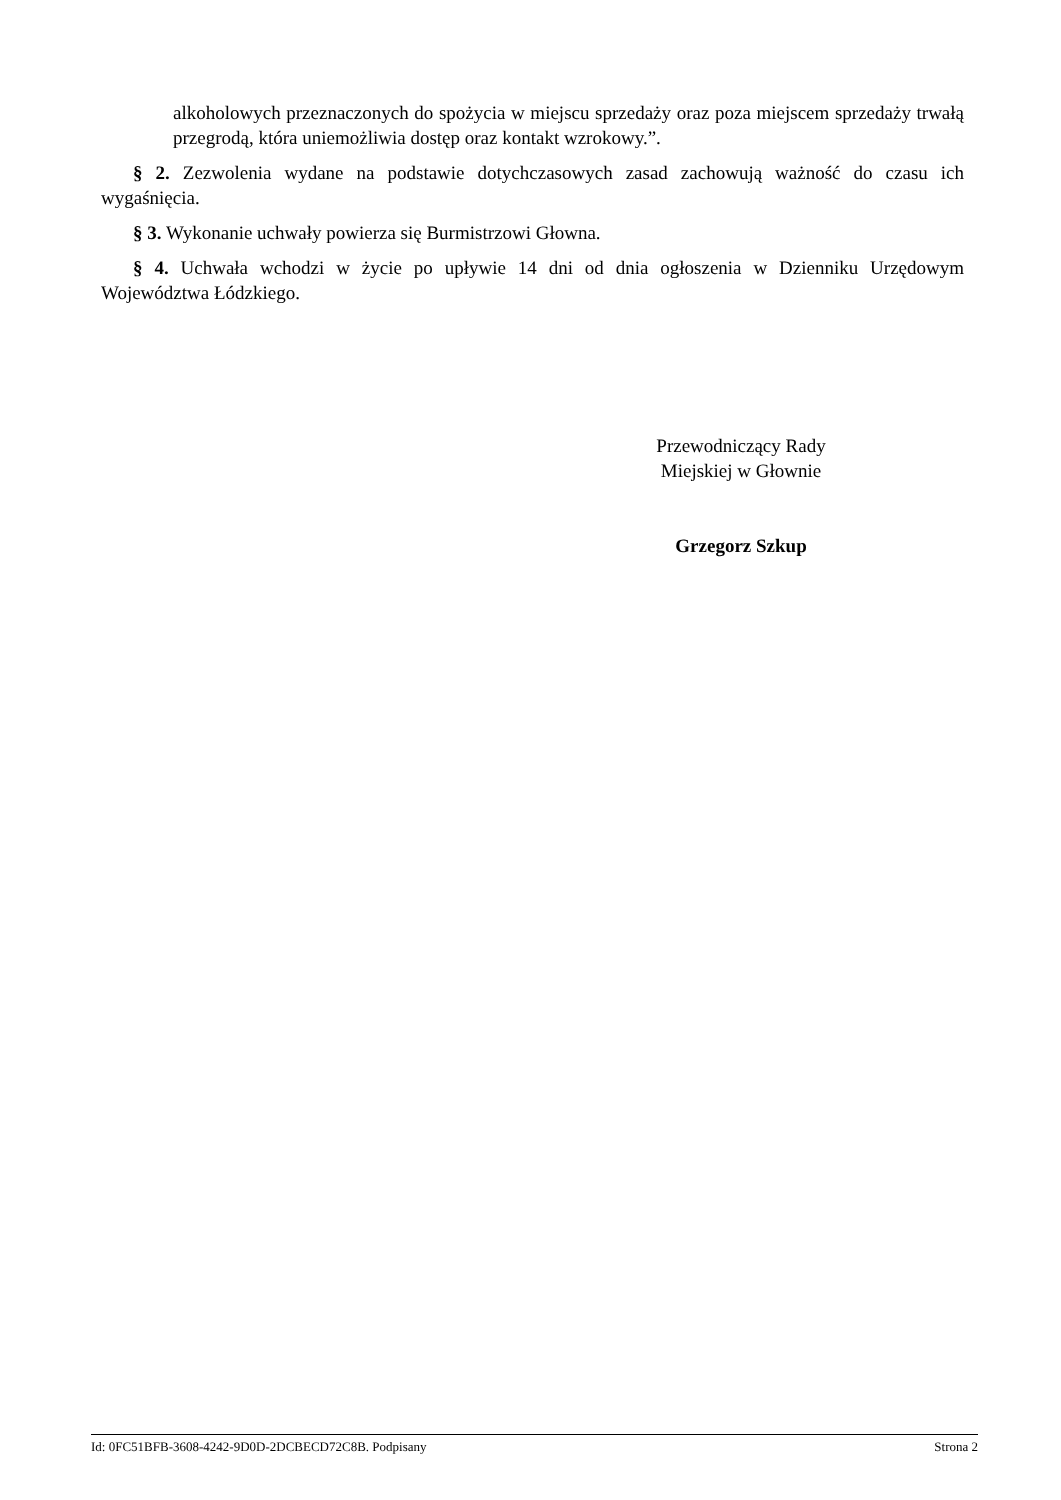alkoholowych przeznaczonych do spożycia w miejscu sprzedaży oraz poza miejscem sprzedaży trwałą przegrodą, która uniemożliwia dostęp oraz kontakt wzrokowy.”.
§ 2. Zezwolenia wydane na podstawie dotychczasowych zasad zachowują ważność do czasu ich wygaśnięcia.
§ 3. Wykonanie uchwały powierza się Burmistrzowi Głowna.
§ 4. Uchwała wchodzi w życie po upływie 14 dni od dnia ogłoszenia w Dzienniku Urzędowym Województwa Łódzkiego.
Przewodniczący Rady
Miejskiej w Głownie
Grzegorz Szkup
Id: 0FC51BFB-3608-4242-9D0D-2DCBECD72C8B. Podpisany Strona 2